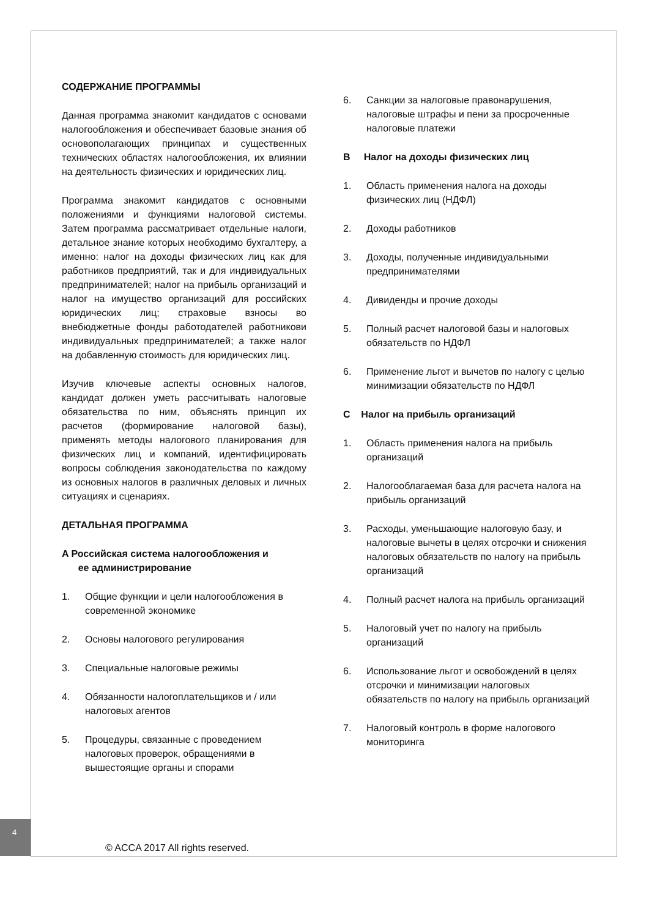СОДЕРЖАНИЕ ПРОГРАММЫ
Данная программа знакомит кандидатов с основами налогообложения и обеспечивает базовые знания об основополагающих принципах и существенных технических областях налогообложения, их влиянии на деятельность физических и юридических лиц.
Программа знакомит кандидатов с основными положениями и функциями налоговой системы. Затем программа рассматривает отдельные налоги, детальное знание которых необходимо бухгалтеру, а именно: налог на доходы физических лиц как для работников предприятий, так и для индивидуальных предпринимателей; налог на прибыль организаций и налог на имущество организаций для российских юридических лиц; страховые взносы во внебюджетные фонды работодателей работникови индивидуальных предпринимателей; а также налог на добавленную стоимость для юридических лиц.
Изучив ключевые аспекты основных налогов, кандидат должен уметь рассчитывать налоговые обязательства по ним, объяснять принцип их расчетов (формирование налоговой базы), применять методы налогового планирования для физических лиц и компаний, идентифицировать вопросы соблюдения законодательства по каждому из основных налогов в различных деловых и личных ситуациях и сценариях.
ДЕТАЛЬНАЯ ПРОГРАММА
A Российская система налогообложения и
ее администрирование
1. Общие функции и цели налогообложения в современной экономике
2. Основы налогового регулирования
3. Специальные налоговые режимы
4. Обязанности налогоплательщиков и / или налоговых агентов
5. Процедуры, связанные с проведением налоговых проверок, обращениями в вышестоящие органы и спорами
6. Санкции за налоговые правонарушения, налоговые штрафы и пени за просроченные налоговые платежи
B Налог на доходы физических лиц
1. Область применения налога на доходы физических лиц (НДФЛ)
2. Доходы работников
3. Доходы, полученные индивидуальными предпринимателями
4. Дивиденды и прочие доходы
5. Полный расчет налоговой базы и налоговых обязательств по НДФЛ
6. Применение льгот и вычетов по налогу с целью минимизации обязательств по НДФЛ
C Налог на прибыль организаций
1. Область применения налога на прибыль организаций
2. Налогооблагаемая база для расчета налога на прибыль организаций
3. Расходы, уменьшающие налоговую базу, и налоговые вычеты в целях отсрочки и снижения налоговых обязательств по налогу на прибыль организаций
4. Полный расчет налога на прибыль организаций
5. Налоговый учет по налогу на прибыль организаций
6. Использование льгот и освобождений в целях отсрочки и минимизации налоговых обязательств по налогу на прибыль организаций
7. Налоговый контроль в форме налогового мониторинга
4
© ACCA 2017 All rights reserved.